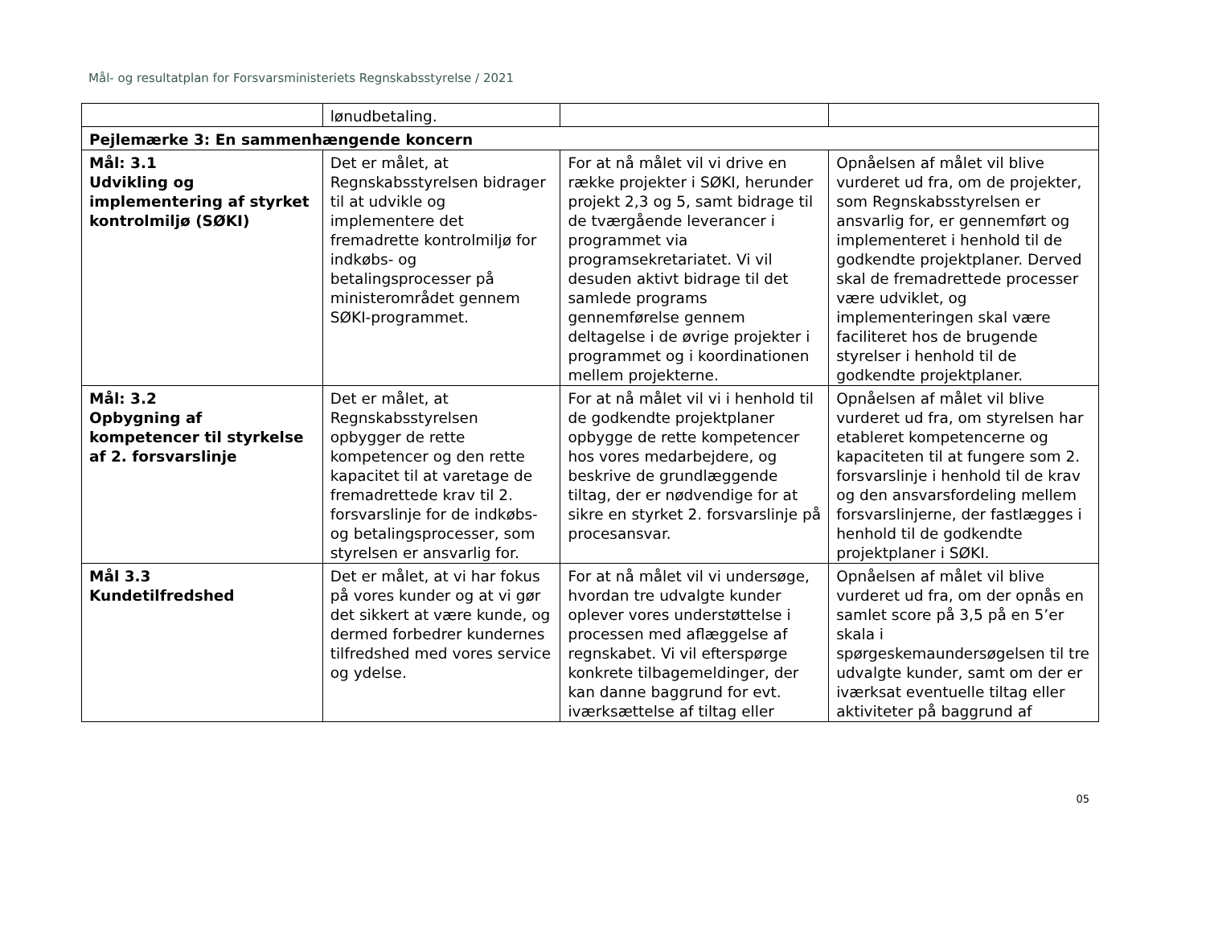Mål- og resultatplan for Forsvarsministeriets Regnskabsstyrelse / 2021
| | lønudbetaling. | | |
| Pejlemærke 3: En sammenhængende koncern | | | |
| Mål: 3.1 Udvikling og implementering af styrket kontrolmiljø (SØKI) | Det er målet, at Regnskabsstyrelsen bidrager til at udvikle og implementere det fremadrette kontrolmiljø for indkøbs- og betalingsprocesser på ministerområdet gennem SØKI-programmet. | For at nå målet vil vi drive en række projekter i SØKI, herunder projekt 2,3 og 5, samt bidrage til de tværgående leverancer i programmet via programsekretariatet. Vi vil desuden aktivt bidrage til det samlede programs gennemførelse gennem deltagelse i de øvrige projekter i programmet og i koordinationen mellem projekterne. | Opnåelsen af målet vil blive vurderet ud fra, om de projekter, som Regnskabsstyrelsen er ansvarlig for, er gennemført og implementeret i henhold til de godkendte projektplaner. Derved skal de fremadrettede processer være udviklet, og implementeringen skal være faciliteret hos de brugende styrelser i henhold til de godkendte projektplaner. |
| Mål: 3.2 Opbygning af kompetencer til styrkelse af 2. forsvarslinje | Det er målet, at Regnskabsstyrelsen opbygger de rette kompetencer og den rette kapacitet til at varetage de fremadrettede krav til 2. forsvarslinje for de indkøbs- og betalingsprocesser, som styrelsen er ansvarlig for. | For at nå målet vil vi i henhold til de godkendte projektplaner opbygge de rette kompetencer hos vores medarbejdere, og beskrive de grundlæggende tiltag, der er nødvendige for at sikre en styrket 2. forsvarslinje på procesansvar. | Opnåelsen af målet vil blive vurderet ud fra, om styrelsen har etableret kompetencerne og kapaciteten til at fungere som 2. forsvarslinje i henhold til de krav og den ansvarsfordeling mellem forsvarslinjerne, der fastlægges i henhold til de godkendte projektplaner i SØKI. |
| Mål 3.3 Kundetilfredshed | Det er målet, at vi har fokus på vores kunder og at vi gør det sikkert at være kunde, og dermed forbedrer kundernes tilfredshed med vores service og ydelse. | For at nå målet vil vi undersøge, hvordan tre udvalgte kunder oplever vores understøttelse i processen med aflæggelse af regnskabet. Vi vil efterspørge konkrete tilbagemeldinger, der kan danne baggrund for evt. iværksættelse af tiltag eller | Opnåelsen af målet vil blive vurderet ud fra, om der opnås en samlet score på 3,5 på en 5’er skala i spørgeskemaundersøgelsen til tre udvalgte kunder, samt om der er iværksat eventuelle tiltag eller aktiviteter på baggrund af |
05